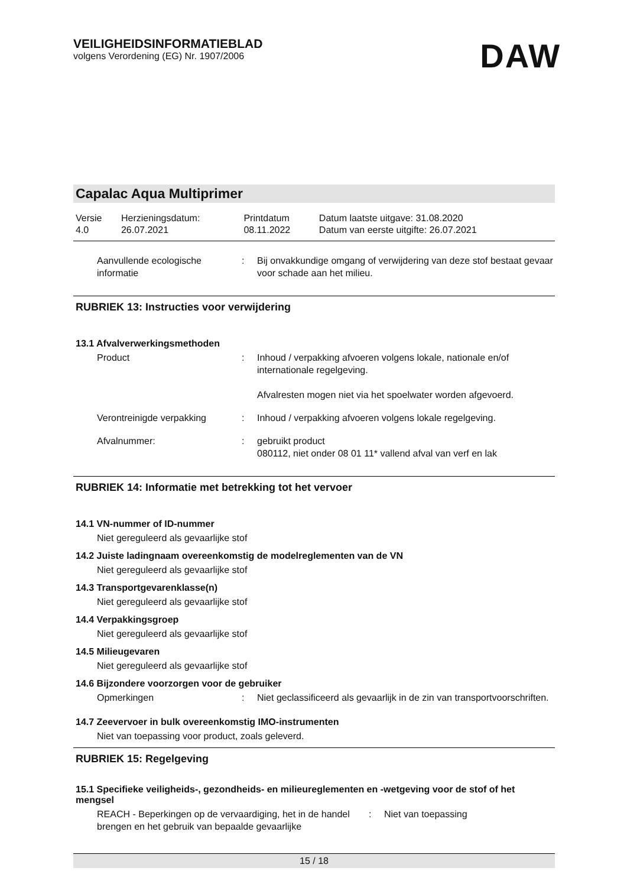VEILIGHEIDSINFORMATIEBLAD
volgens Verordening (EG) Nr. 1907/2006
DAW
Capalac Aqua Multiprimer
| Versie 4.0 | Herzieningsdatum: 26.07.2021 | Printdatum 08.11.2022 | Datum laatste uitgave: 31.08.2020 Datum van eerste uitgifte: 26.07.2021 |
Aanvullende ecologische informatie
: Bij onvakkundige omgang of verwijdering van deze stof bestaat gevaar voor schade aan het milieu.
RUBRIEK 13: Instructies voor verwijdering
13.1 Afvalverwerkingsmethoden
Product : Inhoud / verpakking afvoeren volgens lokale, nationale en/of internationale regelgeving.
Afvalresten mogen niet via het spoelwater worden afgevoerd.
Verontreinigde verpakking : Inhoud / verpakking afvoeren volgens lokale regelgeving.
Afvalnummer: : gebruikt product
080112, niet onder 08 01 11* vallend afval van verf en lak
RUBRIEK 14: Informatie met betrekking tot het vervoer
14.1 VN-nummer of ID-nummer
Niet gereguleerd als gevaarlijke stof
14.2 Juiste ladingnaam overeenkomstig de modelreglementen van de VN
Niet gereguleerd als gevaarlijke stof
14.3 Transportgevarenklasse(n)
Niet gereguleerd als gevaarlijke stof
14.4 Verpakkingsgroep
Niet gereguleerd als gevaarlijke stof
14.5 Milieugevaren
Niet gereguleerd als gevaarlijke stof
14.6 Bijzondere voorzorgen voor de gebruiker
Opmerkingen : Niet geclassificeerd als gevaarlijk in de zin van transportvoorschriften.
14.7 Zeevervoer in bulk overeenkomstig IMO-instrumenten
Niet van toepassing voor product, zoals geleverd.
RUBRIEK 15: Regelgeving
15.1 Specifieke veiligheids-, gezondheids- en milieureglementen en -wetgeving voor de stof of het mengsel
REACH - Beperkingen op de vervaardiging, het in de handel brengen en het gebruik van bepaalde gevaarlijke
: Niet van toepassing
15 / 18